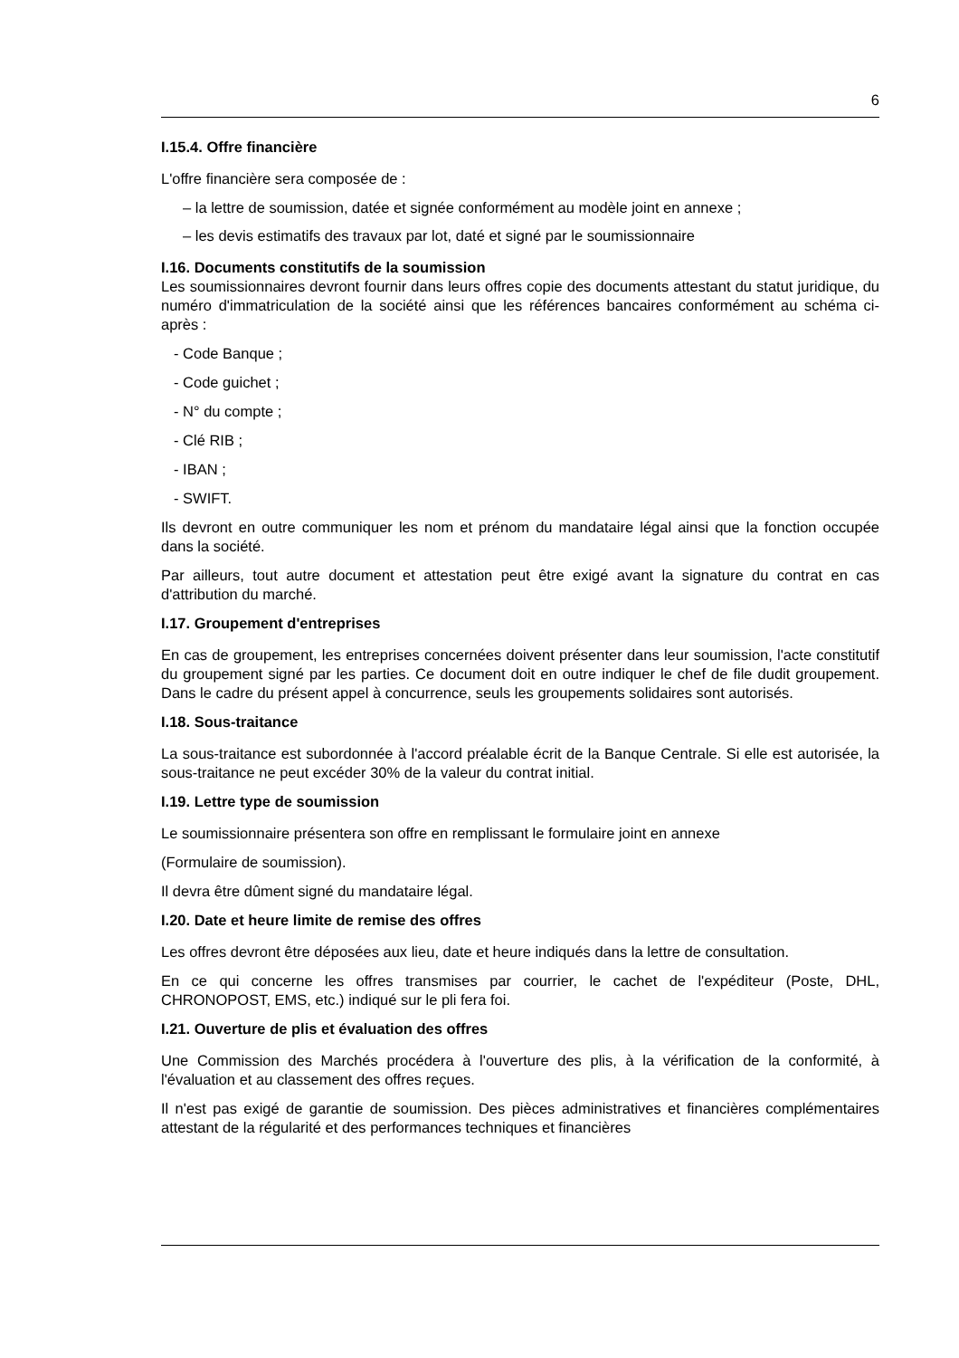6
I.15.4. Offre financière
L'offre financière sera composée de :
– la lettre de soumission, datée et signée conformément au modèle joint en annexe ;
– les devis estimatifs des travaux par lot, daté et signé par le soumissionnaire
I.16. Documents constitutifs de la soumission
Les soumissionnaires devront fournir dans leurs offres copie des documents attestant du statut juridique, du numéro d'immatriculation de la société ainsi que les références bancaires conformément au schéma ci-après :
- Code Banque ;
- Code guichet ;
- N° du compte ;
- Clé RIB ;
- IBAN ;
- SWIFT.
Ils devront en outre communiquer les nom et prénom du mandataire légal ainsi que la fonction occupée dans la société.
Par ailleurs, tout autre document et attestation peut être exigé avant la signature du contrat en cas d'attribution du marché.
I.17. Groupement d'entreprises
En cas de groupement, les entreprises concernées doivent présenter dans leur soumission, l'acte constitutif du groupement signé par les parties. Ce document doit en outre indiquer le chef de file dudit groupement. Dans le cadre du présent appel à concurrence, seuls les groupements solidaires sont autorisés.
I.18. Sous-traitance
La sous-traitance est subordonnée à l'accord préalable écrit de la Banque Centrale. Si elle est autorisée, la sous-traitance ne peut excéder 30% de la valeur du contrat initial.
I.19. Lettre type de soumission
Le soumissionnaire présentera son offre en remplissant le formulaire joint en annexe
(Formulaire de soumission).
Il devra être dûment signé du mandataire légal.
I.20. Date et heure limite de remise des offres
Les offres devront être déposées aux lieu, date et heure indiqués dans la lettre de consultation.
En ce qui concerne les offres transmises par courrier, le cachet de l'expéditeur (Poste, DHL, CHRONOPOST, EMS, etc.) indiqué sur le pli fera foi.
I.21. Ouverture de plis et évaluation des offres
Une Commission des Marchés procédera à l'ouverture des plis, à la vérification de la conformité, à l'évaluation et au classement des offres reçues.
Il n'est pas exigé de garantie de soumission. Des pièces administratives et financières complémentaires attestant de la régularité et des performances techniques et financières